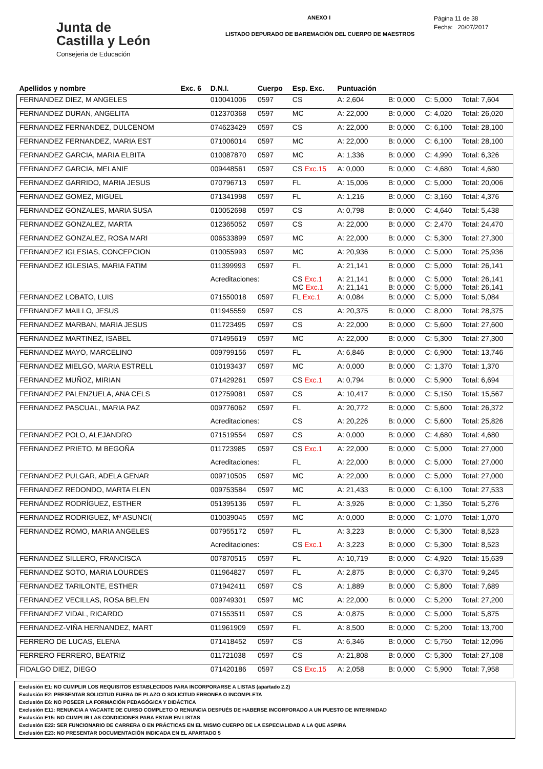Junta de
Castilla y León
Consejeria de Educación
ANEXO I
LISTADO DEPURADO DE BAREMACIÓN DEL CUERPO DE MAESTROS
Página 11 de 38
Fecha: 20/07/2017
| Apellidos y nombre | Exc. 6 | D.N.I. | Cuerpo | Esp. Exc. | Puntuación | | | |
| --- | --- | --- | --- | --- | --- | --- | --- | --- |
| FERNANDEZ DIEZ, M ANGELES | | 010041006 | 0597 | CS | A: 2,604 | B: 0,000 | C: 5,000 | Total: 7,604 |
| FERNANDEZ DURAN, ANGELITA | | 012370368 | 0597 | MC | A: 22,000 | B: 0,000 | C: 4,020 | Total: 26,020 |
| FERNANDEZ FERNANDEZ, DULCENOM | | 074623429 | 0597 | CS | A: 22,000 | B: 0,000 | C: 6,100 | Total: 28,100 |
| FERNANDEZ FERNANDEZ, MARIA EST | | 071006014 | 0597 | MC | A: 22,000 | B: 0,000 | C: 6,100 | Total: 28,100 |
| FERNANDEZ GARCIA, MARIA ELBITA | | 010087870 | 0597 | MC | A: 1,336 | B: 0,000 | C: 4,990 | Total: 6,326 |
| FERNANDEZ GARCIA, MELANIE | | 009448561 | 0597 | CS Exc.15 | A: 0,000 | B: 0,000 | C: 4,680 | Total: 4,680 |
| FERNANDEZ GARRIDO, MARIA JESUS | | 070796713 | 0597 | FL | A: 15,006 | B: 0,000 | C: 5,000 | Total: 20,006 |
| FERNANDEZ GOMEZ, MIGUEL | | 071341998 | 0597 | FL | A: 1,216 | B: 0,000 | C: 3,160 | Total: 4,376 |
| FERNANDEZ GONZALES, MARIA SUSA | | 010052698 | 0597 | CS | A: 0,798 | B: 0,000 | C: 4,640 | Total: 5,438 |
| FERNANDEZ GONZALEZ, MARTA | | 012365052 | 0597 | CS | A: 22,000 | B: 0,000 | C: 2,470 | Total: 24,470 |
| FERNANDEZ GONZALEZ, ROSA MARI | | 006533899 | 0597 | MC | A: 22,000 | B: 0,000 | C: 5,300 | Total: 27,300 |
| FERNANDEZ IGLESIAS, CONCEPCION | | 010055993 | 0597 | MC | A: 20,936 | B: 0,000 | C: 5,000 | Total: 25,936 |
| FERNANDEZ IGLESIAS, MARIA FATIM | | 011399993 | 0597 | FL | A: 21,141 | B: 0,000 | C: 5,000 | Total: 26,141 |
| | | Acreditaciones: | | CS Exc.1 MC Exc.1 | A: 21,141 A: 21,141 | B: 0,000 B: 0,000 | C: 5,000 C: 5,000 | Total: 26,141 Total: 26,141 |
| FERNANDEZ LOBATO, LUIS | | 071550018 | 0597 | FL Exc.1 | A: 0,084 | B: 0,000 | C: 5,000 | Total: 5,084 |
| FERNANDEZ MAILLO, JESUS | | 011945559 | 0597 | CS | A: 20,375 | B: 0,000 | C: 8,000 | Total: 28,375 |
| FERNANDEZ MARBAN, MARIA JESUS | | 011723495 | 0597 | CS | A: 22,000 | B: 0,000 | C: 5,600 | Total: 27,600 |
| FERNANDEZ MARTINEZ, ISABEL | | 071495619 | 0597 | MC | A: 22,000 | B: 0,000 | C: 5,300 | Total: 27,300 |
| FERNANDEZ MAYO, MARCELINO | | 009799156 | 0597 | FL | A: 6,846 | B: 0,000 | C: 6,900 | Total: 13,746 |
| FERNANDEZ MIELGO, MARIA ESTRELL | | 010193437 | 0597 | MC | A: 0,000 | B: 0,000 | C: 1,370 | Total: 1,370 |
| FERNANDEZ MUÑOZ, MIRIAN | | 071429261 | 0597 | CS Exc.1 | A: 0,794 | B: 0,000 | C: 5,900 | Total: 6,694 |
| FERNANDEZ PALENZUELA, ANA CELS | | 012759081 | 0597 | CS | A: 10,417 | B: 0,000 | C: 5,150 | Total: 15,567 |
| FERNANDEZ PASCUAL, MARIA PAZ | | 009776062 | 0597 | FL | A: 20,772 | B: 0,000 | C: 5,600 | Total: 26,372 |
| | | Acreditaciones: | | CS | A: 20,226 | B: 0,000 | C: 5,600 | Total: 25,826 |
| FERNANDEZ POLO, ALEJANDRO | | 071519554 | 0597 | CS | A: 0,000 | B: 0,000 | C: 4,680 | Total: 4,680 |
| FERNANDEZ PRIETO, M BEGOÑA | | 011723985 | 0597 | CS Exc.1 | A: 22,000 | B: 0,000 | C: 5,000 | Total: 27,000 |
| | | Acreditaciones: | | FL | A: 22,000 | B: 0,000 | C: 5,000 | Total: 27,000 |
| FERNANDEZ PULGAR, ADELA GENAR | | 009710505 | 0597 | MC | A: 22,000 | B: 0,000 | C: 5,000 | Total: 27,000 |
| FERNANDEZ REDONDO, MARTA ELEN | | 009753584 | 0597 | MC | A: 21,433 | B: 0,000 | C: 6,100 | Total: 27,533 |
| FERNÁNDEZ RODRÍGUEZ, ESTHER | | 051395136 | 0597 | FL | A: 3,926 | B: 0,000 | C: 1,350 | Total: 5,276 |
| FERNANDEZ RODRIGUEZ, Mª ASUNCI( | | 010039045 | 0597 | MC | A: 0,000 | B: 0,000 | C: 1,070 | Total: 1,070 |
| FERNANDEZ ROMO, MARIA ANGELES | | 007955172 | 0597 | FL | A: 3,223 | B: 0,000 | C: 5,300 | Total: 8,523 |
| | | Acreditaciones: | | CS Exc.1 | A: 3,223 | B: 0,000 | C: 5,300 | Total: 8,523 |
| FERNANDEZ SILLERO, FRANCISCA | | 007870515 | 0597 | FL | A: 10,719 | B: 0,000 | C: 4,920 | Total: 15,639 |
| FERNANDEZ SOTO, MARIA LOURDES | | 011964827 | 0597 | FL | A: 2,875 | B: 0,000 | C: 6,370 | Total: 9,245 |
| FERNANDEZ TARILONTE, ESTHER | | 071942411 | 0597 | CS | A: 1,889 | B: 0,000 | C: 5,800 | Total: 7,689 |
| FERNANDEZ VECILLAS, ROSA BELEN | | 009749301 | 0597 | MC | A: 22,000 | B: 0,000 | C: 5,200 | Total: 27,200 |
| FERNANDEZ VIDAL, RICARDO | | 071553511 | 0597 | CS | A: 0,875 | B: 0,000 | C: 5,000 | Total: 5,875 |
| FERNANDEZ-VIÑA HERNANDEZ, MART | | 011961909 | 0597 | FL | A: 8,500 | B: 0,000 | C: 5,200 | Total: 13,700 |
| FERRERO DE LUCAS, ELENA | | 071418452 | 0597 | CS | A: 6,346 | B: 0,000 | C: 5,750 | Total: 12,096 |
| FERRERO FERRERO, BEATRIZ | | 011721038 | 0597 | CS | A: 21,808 | B: 0,000 | C: 5,300 | Total: 27,108 |
| FIDALGO DIEZ, DIEGO | | 071420186 | 0597 | CS Exc.15 | A: 2,058 | B: 0,000 | C: 5,900 | Total: 7,958 |
Exclusión E1: NO CUMPLIR LOS REQUISITOS ESTABLECIDOS PARA INCORPORARSE A LISTAS (apartado 2.2)
Exclusión E2: PRESENTAR SOLICITUD FUERA DE PLAZO O SOLICITUD ERRONEA O INCOMPLETA
Exclusión E6: NO POSEER LA FORMACIÓN PEDAGÓGICA Y DIDÁCTICA
Exclusión E11: RENUNCIA A VACANTE DE CURSO COMPLETO O RENUNCIA DESPUÉS DE HABERSE INCORPORADO A UN PUESTO DE INTERINIDAD
Exclusión E15: NO CUMPLIR LAS CONDICIONES PARA ESTAR EN LISTAS
Exclusión E22: SER FUNCIONARIO DE CARRERA O EN PRÁCTICAS EN EL MISMO CUERPO DE LA ESPECIALIDAD A LA QUE ASPIRA
Exclusión E23: NO PRESENTAR DOCUMENTACIÓN INDICADA EN EL APARTADO 5